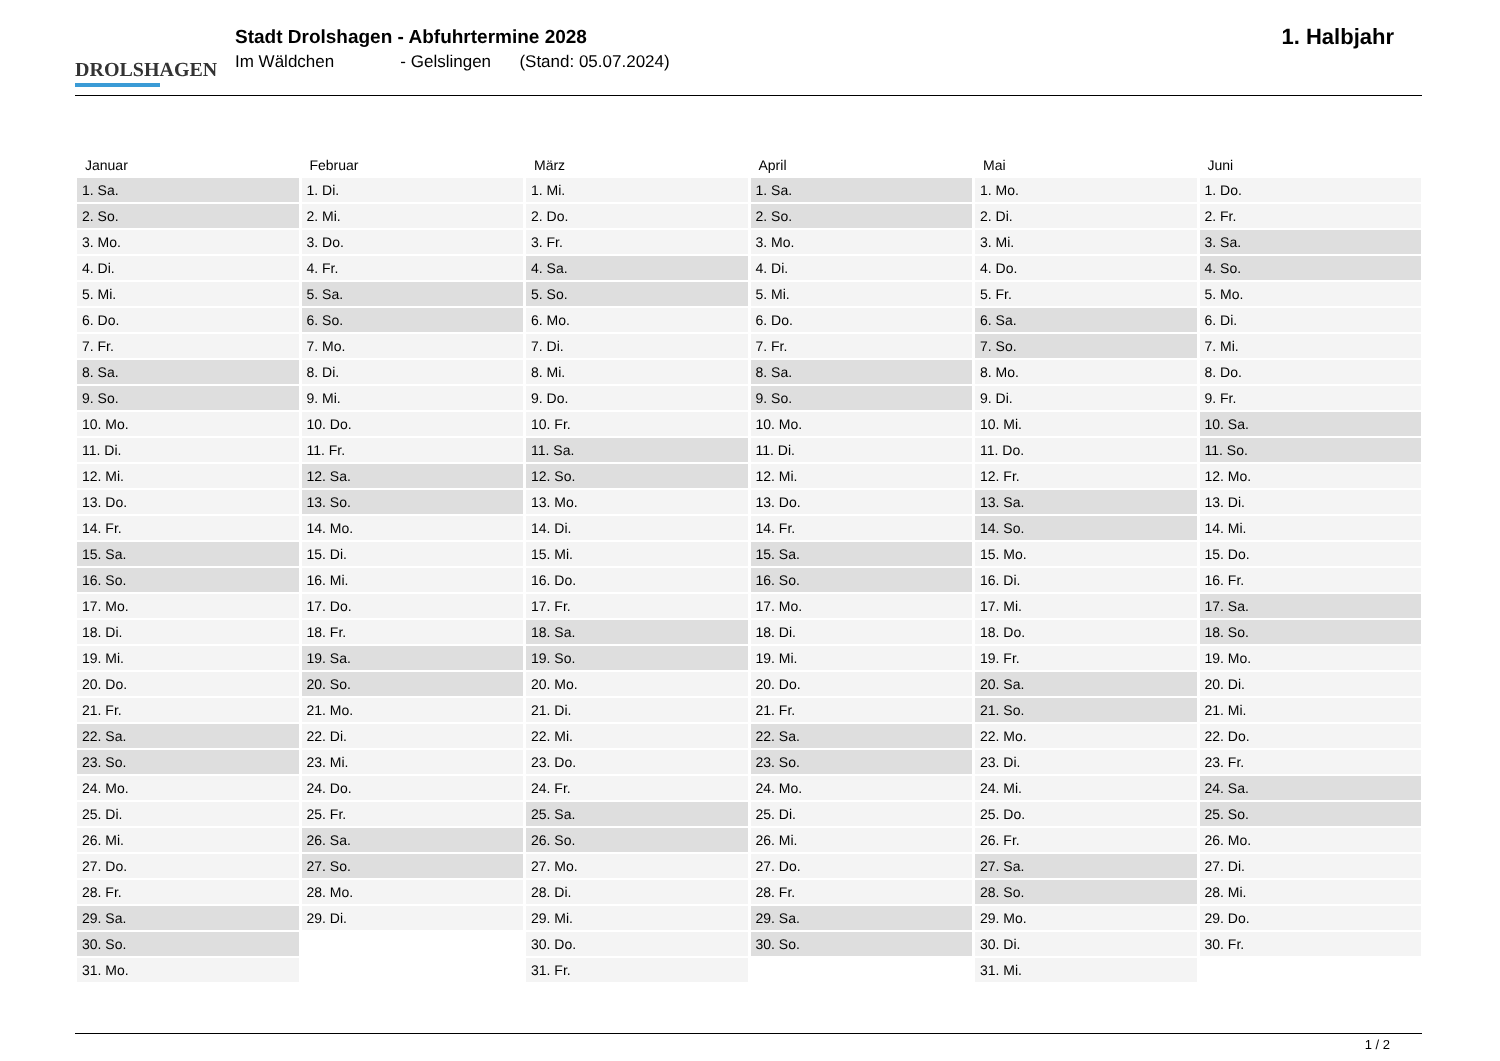DROLSHAGEN
Stadt Drolshagen - Abfuhrtermine 2028
Im Wäldchen - Gelslingen (Stand: 05.07.2024)
1. Halbjahr
| Januar | Februar | März | April | Mai | Juni |
| --- | --- | --- | --- | --- | --- |
| 1. Sa. | 1. Di. | 1. Mi. | 1. Sa. | 1. Mo. | 1. Do. |
| 2. So. | 2. Mi. | 2. Do. | 2. So. | 2. Di. | 2. Fr. |
| 3. Mo. | 3. Do. | 3. Fr. | 3. Mo. | 3. Mi. | 3. Sa. |
| 4. Di. | 4. Fr. | 4. Sa. | 4. Di. | 4. Do. | 4. So. |
| 5. Mi. | 5. Sa. | 5. So. | 5. Mi. | 5. Fr. | 5. Mo. |
| 6. Do. | 6. So. | 6. Mo. | 6. Do. | 6. Sa. | 6. Di. |
| 7. Fr. | 7. Mo. | 7. Di. | 7. Fr. | 7. So. | 7. Mi. |
| 8. Sa. | 8. Di. | 8. Mi. | 8. Sa. | 8. Mo. | 8. Do. |
| 9. So. | 9. Mi. | 9. Do. | 9. So. | 9. Di. | 9. Fr. |
| 10. Mo. | 10. Do. | 10. Fr. | 10. Mo. | 10. Mi. | 10. Sa. |
| 11. Di. | 11. Fr. | 11. Sa. | 11. Di. | 11. Do. | 11. So. |
| 12. Mi. | 12. Sa. | 12. So. | 12. Mi. | 12. Fr. | 12. Mo. |
| 13. Do. | 13. So. | 13. Mo. | 13. Do. | 13. Sa. | 13. Di. |
| 14. Fr. | 14. Mo. | 14. Di. | 14. Fr. | 14. So. | 14. Mi. |
| 15. Sa. | 15. Di. | 15. Mi. | 15. Sa. | 15. Mo. | 15. Do. |
| 16. So. | 16. Mi. | 16. Do. | 16. So. | 16. Di. | 16. Fr. |
| 17. Mo. | 17. Do. | 17. Fr. | 17. Mo. | 17. Mi. | 17. Sa. |
| 18. Di. | 18. Fr. | 18. Sa. | 18. Di. | 18. Do. | 18. So. |
| 19. Mi. | 19. Sa. | 19. So. | 19. Mi. | 19. Fr. | 19. Mo. |
| 20. Do. | 20. So. | 20. Mo. | 20. Do. | 20. Sa. | 20. Di. |
| 21. Fr. | 21. Mo. | 21. Di. | 21. Fr. | 21. So. | 21. Mi. |
| 22. Sa. | 22. Di. | 22. Mi. | 22. Sa. | 22. Mo. | 22. Do. |
| 23. So. | 23. Mi. | 23. Do. | 23. So. | 23. Di. | 23. Fr. |
| 24. Mo. | 24. Do. | 24. Fr. | 24. Mo. | 24. Mi. | 24. Sa. |
| 25. Di. | 25. Fr. | 25. Sa. | 25. Di. | 25. Do. | 25. So. |
| 26. Mi. | 26. Sa. | 26. So. | 26. Mi. | 26. Fr. | 26. Mo. |
| 27. Do. | 27. So. | 27. Mo. | 27. Do. | 27. Sa. | 27. Di. |
| 28. Fr. | 28. Mo. | 28. Di. | 28. Fr. | 28. So. | 28. Mi. |
| 29. Sa. | 29. Di. | 29. Mi. | 29. Sa. | 29. Mo. | 29. Do. |
| 30. So. | | 30. Do. | 30. So. | 30. Di. | 30. Fr. |
| 31. Mo. | | 31. Fr. | | 31. Mi. | |
1 / 2